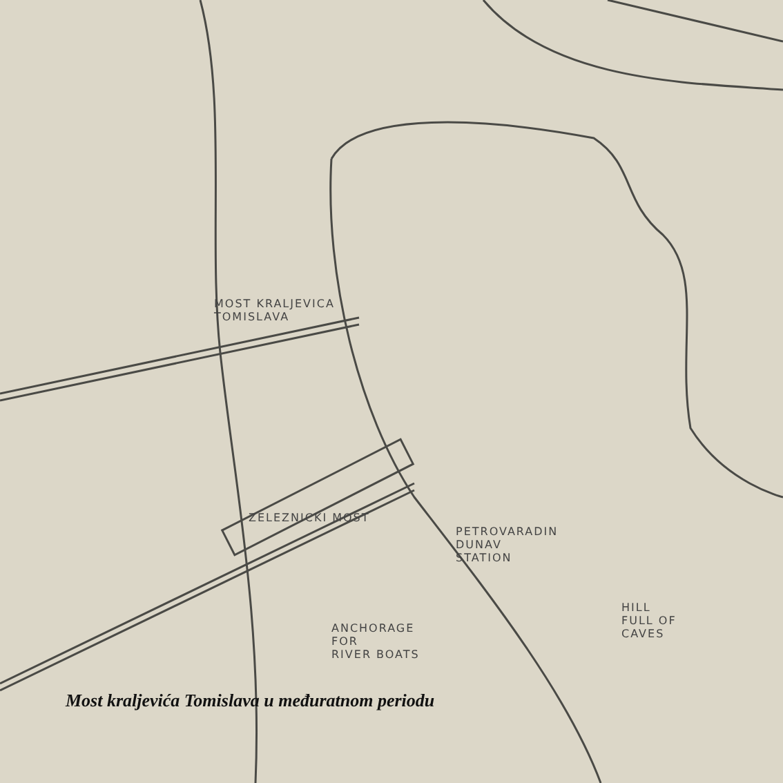MOST KRALJEVICA
TOMISLAVA
ZELEZNICKI MOST
PETROVARADIN
DUNAV
STATION
HILL
FULL OF
CAVES
ANCHORAGE
FOR
RIVER BOATS
Most kraljevića Tomislava u međuratnom periodu